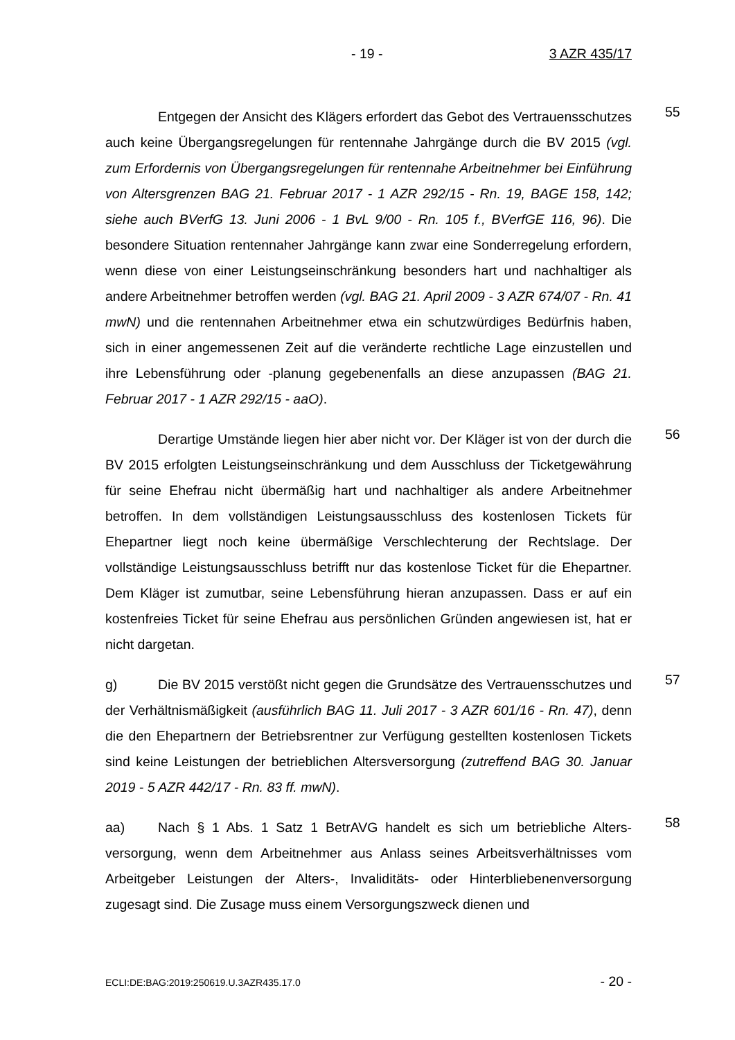- 19 - 3 AZR 435/17
Entgegen der Ansicht des Klägers erfordert das Gebot des Vertrauens­schutzes auch keine Übergangsregelungen für rentennahe Jahrgänge durch die BV 2015 (vgl. zum Erfordernis von Übergangsregelungen für rentennahe Ar­beitnehmer bei Einführung von Altersgrenzen BAG 21. Februar 2017 - 1 AZR 292/15 - Rn. 19, BAGE 158, 142; siehe auch BVerfG 13. Juni 2006 - 1 BvL 9/00 - Rn. 105 f., BVerfGE 116, 96). Die besondere Situation rentennaher Jahr­gänge kann zwar eine Sonderregelung erfordern, wenn diese von einer Leis­tungseinschränkung besonders hart und nachhaltiger als andere Arbeitnehmer betroffen werden (vgl. BAG 21. April 2009 - 3 AZR 674/07 - Rn. 41 mwN) und die rentennahen Arbeitnehmer etwa ein schutzwürdiges Bedürfnis haben, sich in einer angemessenen Zeit auf die veränderte rechtliche Lage einzustellen und ihre Lebensführung oder -planung gegebenenfalls an diese anzupassen (BAG 21. Februar 2017 - 1 AZR 292/15 - aaO).
55
Derartige Umstände liegen hier aber nicht vor. Der Kläger ist von der durch die BV 2015 erfolgten Leistungseinschränkung und dem Ausschluss der Ticketgewährung für seine Ehefrau nicht übermäßig hart und nachhaltiger als andere Arbeitnehmer betroffen. In dem vollständigen Leistungsausschluss des kostenlosen Tickets für Ehepartner liegt noch keine übermäßige Verschlechte­rung der Rechtslage. Der vollständige Leistungsausschluss betrifft nur das kos­tenlose Ticket für die Ehepartner. Dem Kläger ist zumutbar, seine Lebensfüh­rung hieran anzupassen. Dass er auf ein kostenfreies Ticket für seine Ehefrau aus persönlichen Gründen angewiesen ist, hat er nicht dargetan.
56
g) Die BV 2015 verstößt nicht gegen die Grundsätze des Vertrauens­schutzes und der Verhältnismäßigkeit (ausführlich BAG 11. Juli 2017 - 3 AZR 601/16 - Rn. 47), denn die den Ehepartnern der Betriebsrentner zur Verfügung gestellten kostenlosen Tickets sind keine Leistungen der betrieblichen Alters­versorgung (zutreffend BAG 30. Januar 2019 - 5 AZR 442/17 - Rn. 83 ff. mwN).
57
aa) Nach § 1 Abs. 1 Satz 1 BetrAVG handelt es sich um betriebliche Alters­versorgung, wenn dem Arbeitnehmer aus Anlass seines Arbeitsverhältnisses vom Arbeitgeber Leistungen der Alters-, Invaliditäts- oder Hinterbliebenenver­sorgung zugesagt sind. Die Zusage muss einem Versorgungszweck dienen und
58
ECLI:DE:BAG:2019:250619.U.3AZR435.17.0 - 20 -